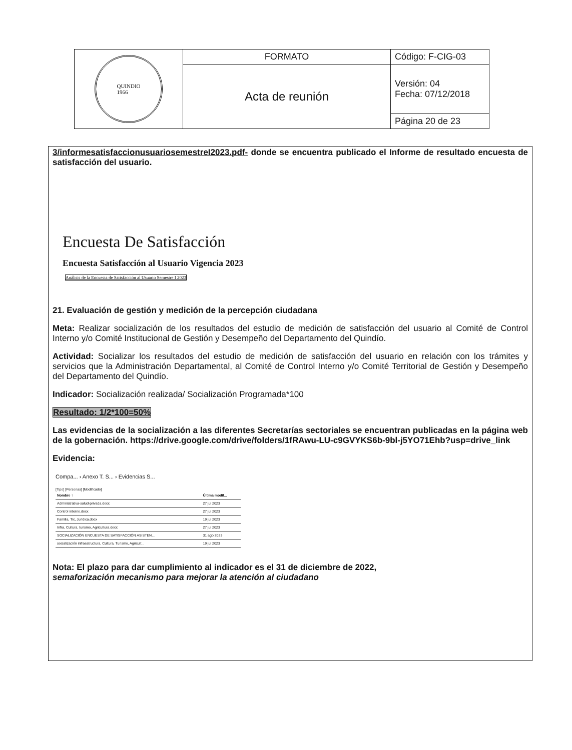| QUINDIO 1966 | FORMATO | Código: F-CIG-03 |
| | Acta de reunión | Versión: 04 Fecha: 07/12/2018 |
| | | Página 20 de 23 |
3/informesatisfaccionusuariosemestreI2023.pdf- donde se encuentra publicado el Informe de resultado encuesta de satisfacción del usuario.
Encuesta De Satisfacción
Encuesta Satisfacción al Usuario Vigencia 2023
Análisis de la Encuesta de Satisfacción al Usuario Semestre I 2023
21. Evaluación de gestión y medición de la percepción ciudadana
Meta: Realizar socialización de los resultados del estudio de medición de satisfacción del usuario al Comité de Control Interno y/o Comité Institucional de Gestión y Desempeño del Departamento del Quindío.
Actividad: Socializar los resultados del estudio de medición de satisfacción del usuario en relación con los trámites y servicios que la Administración Departamental, al Comité de Control Interno y/o Comité Territorial de Gestión y Desempeño del Departamento del Quindío.
Indicador: Socialización realizada/ Socialización Programada*100
Resultado: 1/2*100=50%
Las evidencias de la socialización a las diferentes Secretarías sectoriales se encuentran publicadas en la página web de la gobernación. https://drive.google.com/drive/folders/1fRAwu-LU-c9GVYKS6b-9bl-j5YO71Ehb?usp=drive_link
Evidencia:
Compa... › Anexo T. S... › Evidencias S...
[Tipo] [Personas] [Modificado]
| Nombre ↑ | Última modif... |
| --- | --- |
| Administrativa-salud-privada.docx | 27 jul 2023 |
| Control interno.docx | 27 jul 2023 |
| Familia, Tic, Juridica.docx | 19 jul 2023 |
| Infra, Cultura, turismo, Agricultura.docx | 27 jul 2023 |
| SOCIALIZACIÓN ENCUESTA DE SATISFACCIÓN ASISTEN... | 31 ago 2023 |
| socialización infraestructura, Cultura, Turismo, Agricult... | 19 jul 2023 |
Nota: El plazo para dar cumplimiento al indicador es el 31 de diciembre de 2022,
semaforización mecanismo para mejorar la atención al ciudadano